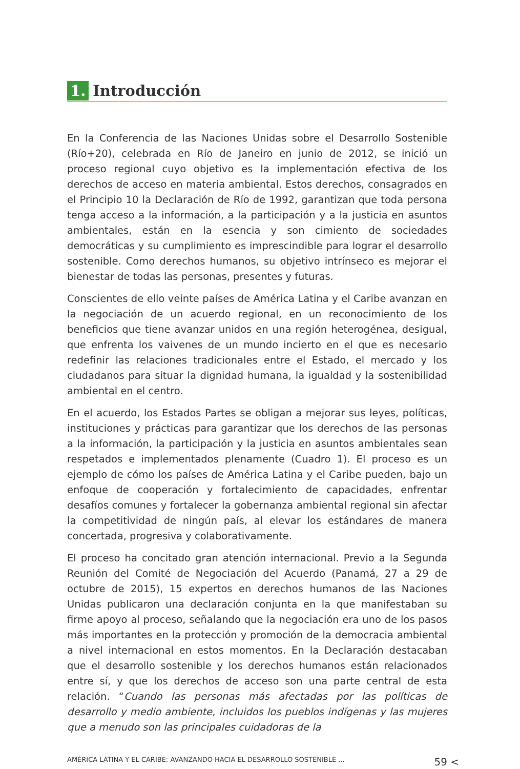1. Introducción
En la Conferencia de las Naciones Unidas sobre el Desarrollo Sostenible (Río+20), celebrada en Río de Janeiro en junio de 2012, se inició un proceso regional cuyo objetivo es la implementación efectiva de los derechos de acceso en materia ambiental. Estos derechos, consagrados en el Principio 10 la Declaración de Río de 1992, garantizan que toda persona tenga acceso a la información, a la participación y a la justicia en asuntos ambientales, están en la esencia y son cimiento de sociedades democráticas y su cumplimiento es imprescindible para lograr el desarrollo sostenible. Como derechos humanos, su objetivo intrínseco es mejorar el bienestar de todas las personas, presentes y futuras.
Conscientes de ello veinte países de América Latina y el Caribe avanzan en la negociación de un acuerdo regional, en un reconocimiento de los beneficios que tiene avanzar unidos en una región heterogénea, desigual, que enfrenta los vaivenes de un mundo incierto en el que es necesario redefinir las relaciones tradicionales entre el Estado, el mercado y los ciudadanos para situar la dignidad humana, la igualdad y la sostenibilidad ambiental en el centro.
En el acuerdo, los Estados Partes se obligan a mejorar sus leyes, políticas, instituciones y prácticas para garantizar que los derechos de las personas a la información, la participación y la justicia en asuntos ambientales sean respetados e implementados plenamente (Cuadro 1). El proceso es un ejemplo de cómo los países de América Latina y el Caribe pueden, bajo un enfoque de cooperación y fortalecimiento de capacidades, enfrentar desafíos comunes y fortalecer la gobernanza ambiental regional sin afectar la competitividad de ningún país, al elevar los estándares de manera concertada, progresiva y colaborativamente.
El proceso ha concitado gran atención internacional. Previo a la Segunda Reunión del Comité de Negociación del Acuerdo (Panamá, 27 a 29 de octubre de 2015), 15 expertos en derechos humanos de las Naciones Unidas publicaron una declaración conjunta en la que manifestaban su firme apoyo al proceso, señalando que la negociación era uno de los pasos más importantes en la protección y promoción de la democracia ambiental a nivel internacional en estos momentos. En la Declaración destacaban que el desarrollo sostenible y los derechos humanos están relacionados entre sí, y que los derechos de acceso son una parte central de esta relación. “Cuando las personas más afectadas por las políticas de desarrollo y medio ambiente, incluidos los pueblos indígenas y las mujeres que a menudo son las principales cuidadoras de la
AMÉRICA LATINA Y EL CARIBE: AVANZANDO HACIA EL DESARROLLO SOSTENIBLE ... 59 <